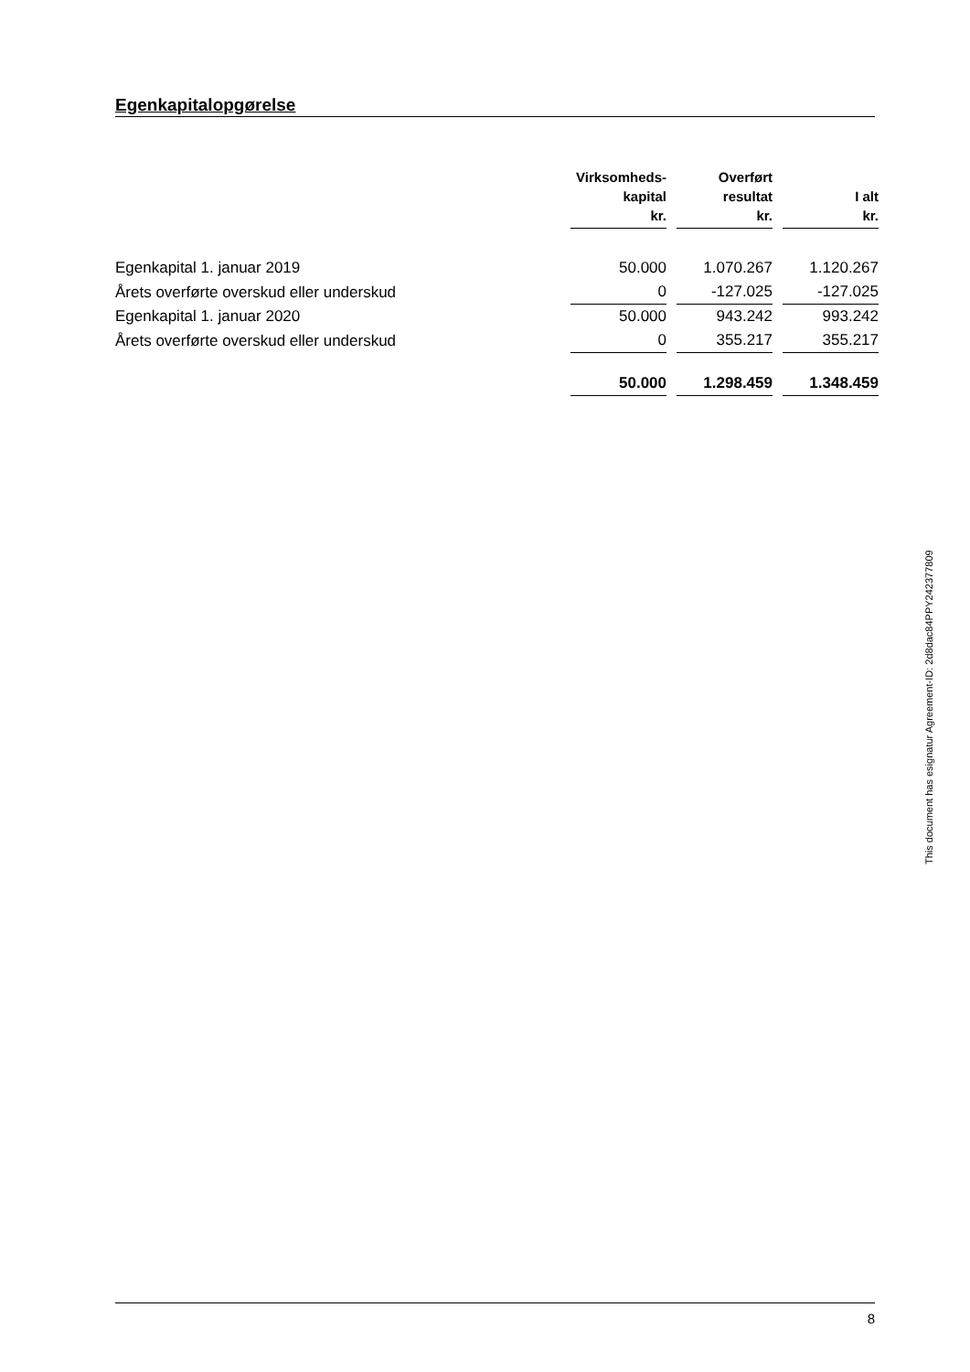Egenkapitalopgørelse
| | Virksomheds- kapital kr. | | Overført resultat kr. | | I alt kr. |
| --- | --- | --- | --- | --- | --- |
| Egenkapital 1. januar 2019 | 50.000 | | 1.070.267 | | 1.120.267 |
| Årets overførte overskud eller underskud | 0 | | -127.025 | | -127.025 |
| Egenkapital 1. januar 2020 | 50.000 | | 943.242 | | 993.242 |
| Årets overførte overskud eller underskud | 0 | | 355.217 | | 355.217 |
| | 50.000 | | 1.298.459 | | 1.348.459 |
This document has esignatur Agreement-ID: 2d8dac84PPY242377809
8